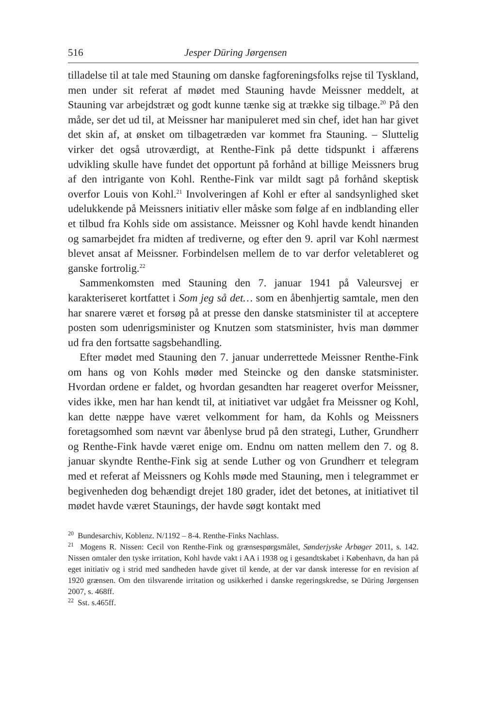516 Jesper Düring Jørgensen
tilladelse til at tale med Stauning om danske fagforeningsfolks rejse til Tyskland, men under sit referat af mødet med Stauning havde Meissner meddelt, at Stauning var arbejdstræt og godt kunne tænke sig at trække sig tilbage.<sup>20</sup> På den måde, ser det ud til, at Meissner har manipuleret med sin chef, idet han har givet det skin af, at ønsket om tilbagetræden var kommet fra Stauning. – Sluttelig virker det også utroværdigt, at Renthe-Fink på dette tidspunkt i affærens udvikling skulle have fundet det opportunt på forhånd at billige Meissners brug af den intrigante von Kohl. Renthe-Fink var mildt sagt på forhånd skeptisk overfor Louis von Kohl.<sup>21</sup> Involveringen af Kohl er efter al sandsynlighed sket udelukkende på Meissners initiativ eller måske som følge af en indblanding eller et tilbud fra Kohls side om assistance. Meissner og Kohl havde kendt hinanden og samarbejdet fra midten af trediverne, og efter den 9. april var Kohl nærmest blevet ansat af Meissner. Forbindelsen mellem de to var derfor veletableret og ganske fortrolig.<sup>22</sup>
Sammenkomsten med Stauning den 7. januar 1941 på Valeursvej er karakteriseret kortfattet i Som jeg så det… som en åbenhjertig samtale, men den har snarere været et forsøg på at presse den danske statsminister til at acceptere posten som udenrigsminister og Knutzen som statsminister, hvis man dømmer ud fra den fortsatte sagsbehandling.
Efter mødet med Stauning den 7. januar underrettede Meissner Renthe-Fink om hans og von Kohls møder med Steincke og den danske statsminister. Hvordan ordene er faldet, og hvordan gesandten har reageret overfor Meissner, vides ikke, men har han kendt til, at initiativet var udgået fra Meissner og Kohl, kan dette næppe have været velkomment for ham, da Kohls og Meissners foretagsomhed som nævnt var åbenlyse brud på den strategi, Luther, Grundherr og Renthe-Fink havde været enige om. Endnu om natten mellem den 7. og 8. januar skyndte Renthe-Fink sig at sende Luther og von Grundherr et telegram med et referat af Meissners og Kohls møde med Stauning, men i telegrammet er begivenheden dog behændigt drejet 180 grader, idet det betones, at initiativet til mødet havde været Staunings, der havde søgt kontakt med
<sup>20</sup> Bundesarchiv, Koblenz. N/1192 – 8-4. Renthe-Finks Nachlass.
<sup>21</sup> Mogens R. Nissen: Cecil von Renthe-Fink og grænsespørgsmålet, Sønderjyske Årbøger 2011, s. 142. Nissen omtaler den tyske irritation, Kohl havde vakt i AA i 1938 og i gesandtskabet i København, da han på eget initiativ og i strid med sandheden havde givet til kende, at der var dansk interesse for en revision af 1920 grænsen. Om den tilsvarende irritation og usikkerhed i danske regeringskredse, se Düring Jørgensen 2007, s. 468ff.
<sup>22</sup> Sst. s.465ff.